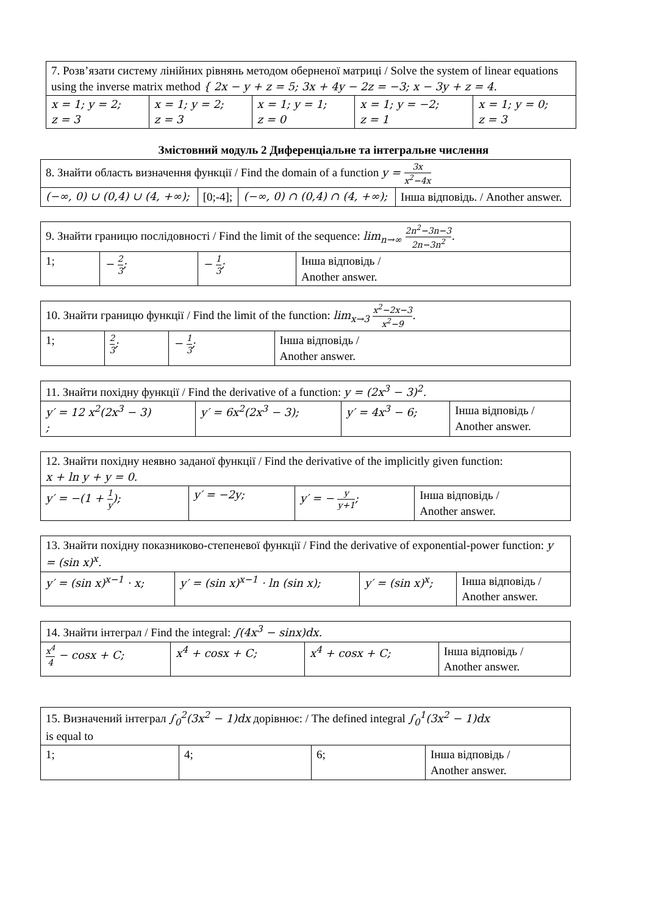| 7. Розв’язати систему лінійних рівнянь методом оберненої матриці / Solve the system of linear equations using the inverse matrix method { 2x − y + z = 5; 3x + 4y − 2z = −3; x − 3y + z = 4. | | | | |
| x = 1; y = 2; z = 3 | x = 1; y = 2; z = 3 | x = 1; y = 1; z = 0 | x = 1; y = −2; z = 1 | x = 1; y = 0; z = 3 |
Змістовний модуль 2 Диференціальне та інтегральне числення
| 8. Знайти область визначення функції / Find the domain of a function y = 3x x<sup>2</sup>−4x | | | |
| (−∞, 0) ∪ (0,4) ∪ (4, +∞); | [0;-4]; | (−∞, 0) ∩ (0,4) ∩ (4, +∞); | Інша відповідь. / Another answer. |
| 9. Знайти границю послідовності / Find the limit of the sequence: lim<sub>n→∞</sub> 2n<sup>2</sup>−3n−3 2n−3n<sup>2</sup> . | | | |
| 1; | − 2 3 ; | − 1 3 ; | Інша відповідь / Another answer. |
| 10. Знайти границю функції / Find the limit of the function: lim<sub>x→3</sub> x<sup>2</sup>−2x−3 x<sup>2</sup>−9 . | | | |
| 1; | 2 3 ; | − 1 3 ; | Інша відповідь / Another answer. |
| 11. Знайти похідну функції / Find the derivative of a function: y = (2x<sup>3</sup> − 3)<sup>2</sup>. | | | |
| y′ = 12 x<sup>2</sup>(2x<sup>3</sup> − 3) ; | y′ = 6x<sup>2</sup>(2x<sup>3</sup> − 3); | y′ = 4x<sup>3</sup> − 6; | Інша відповідь / Another answer. |
| 12. Знайти похідну неявно заданої функції / Find the derivative of the implicitly given function: x + ln y + y = 0. | | | |
| y′ = −(1 + 1 y ); | y′ = −2y; | y′ = − y y+1 ; | Інша відповідь / Another answer. |
| 13. Знайти похідну показниково-степеневої функції / Find the derivative of exponential-power function: y = (sin x)<sup>x</sup>. | | | |
| y′ = (sin x)<sup>x−1</sup> · x; | y′ = (sin x)<sup>x−1</sup> · ln (sin x); | y′ = (sin x)<sup>x</sup>; | Інша відповідь / Another answer. |
| 14. Знайти інтеграл / Find the integral: ∫(4x<sup>3</sup> − sinx)dx. | | | |
| x<sup>4</sup> 4 − cosx + C; | x<sup>4</sup> + cosx + C; | x<sup>4</sup> + cosx + C; | Інша відповідь / Another answer. |
| 15. Визначений інтеграл ∫<sub>0</sub><sup>2</sup>(3x<sup>2</sup> − 1)dx дорівнює: / The defined integral ∫<sub>0</sub><sup>1</sup>(3x<sup>2</sup> − 1)dx is equal to | | | |
| 1; | 4; | 6; | Інша відповідь / Another answer. |